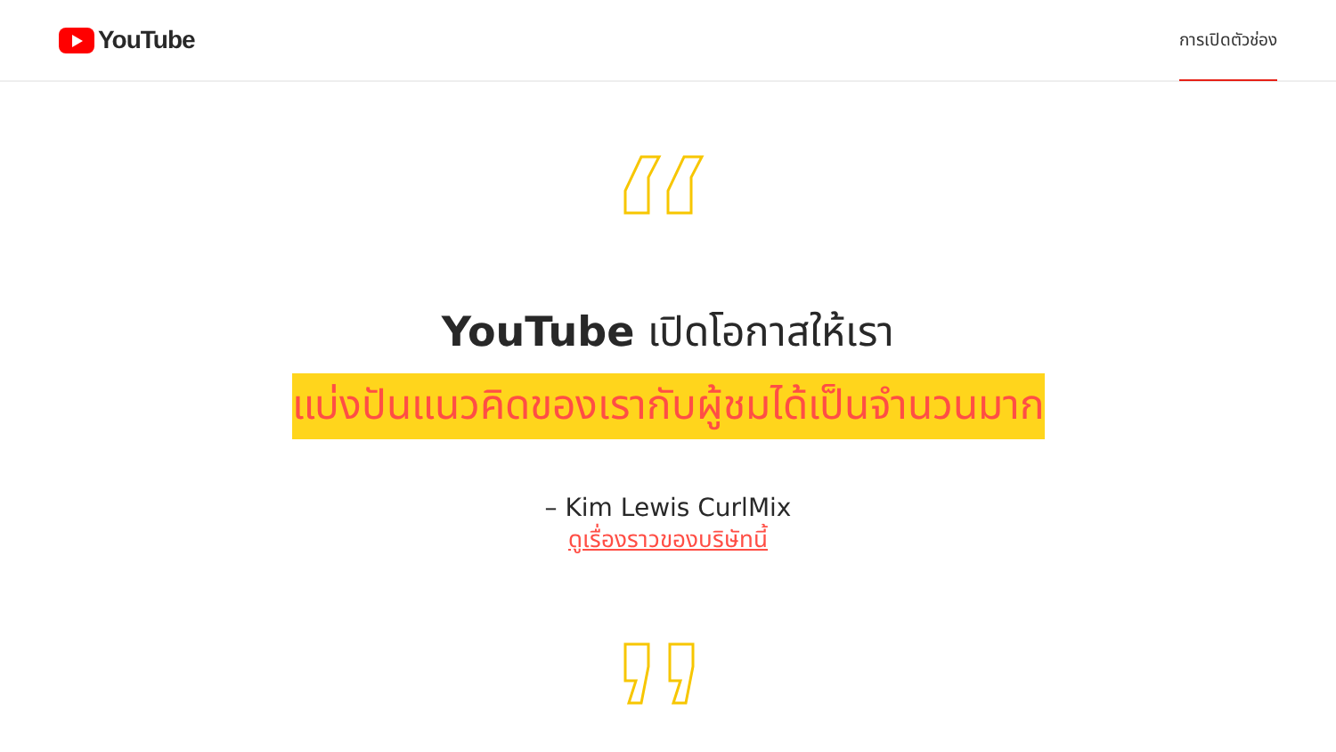YouTube
การเปิดตัวช่อง
YouTube เปิดโอกาสให้เรา
แบ่งปันแนวคิดของเรากับผู้ชมได้เป็นจำนวนมาก
– Kim Lewis CurlMix
ดูเรื่องราวของบริษัทนี้